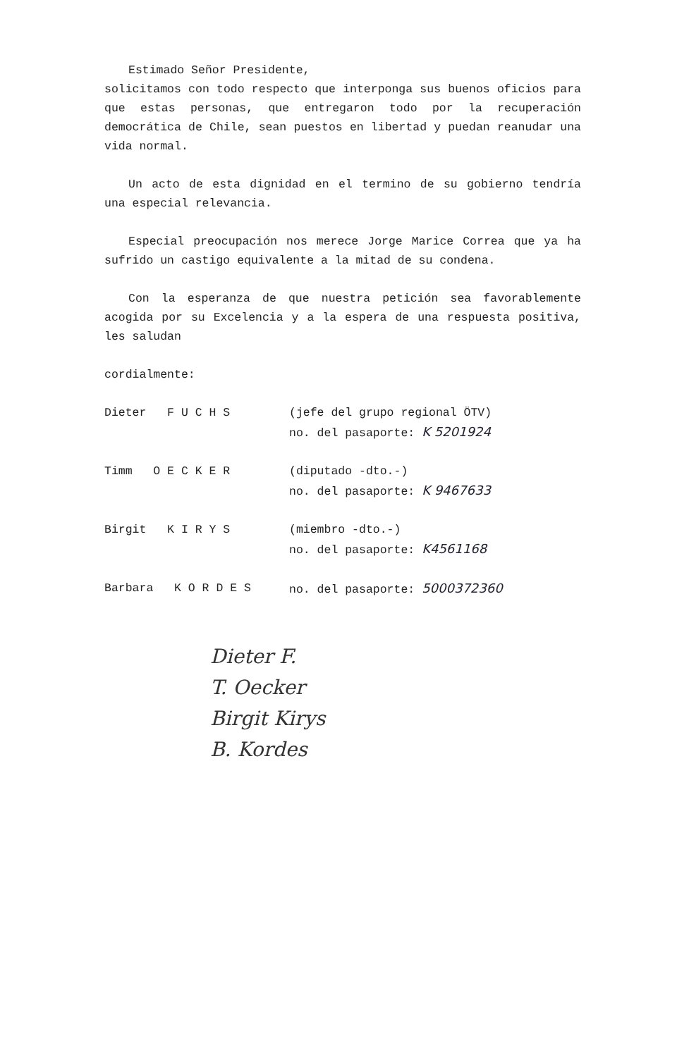Estimado Señor Presidente,
solicitamos con todo respecto que interponga sus buenos oficios para que estas personas, que entregaron todo por la recuperación democrática de Chile, sean puestos en libertad y puedan reanudar una vida normal.
Un acto de esta dignidad en el termino de su gobierno tendría una especial relevancia.
Especial preocupación nos merece Jorge Marice Correa que ya ha sufrido un castigo equivalente a la mitad de su condena.
Con la esperanza de que nuestra petición sea favorablemente acogida por su Excelencia y a la espera de una respuesta positiva, les saludan
cordialmente:
Dieter F U C H S (jefe del grupo regional ÖTV)
no. del pasaporte: K 5201924
Timm O E C K E R (diputado -dto.-)
no. del pasaporte: K 9467633
Birgit K I R Y S (miembro -dto.-)
no. del pasaporte: K4561168
Barbara K O R D E S no. del pasaporte: 5000372360
Dieter F.
T. Oecker
Birgit Kirys
B. Kordes